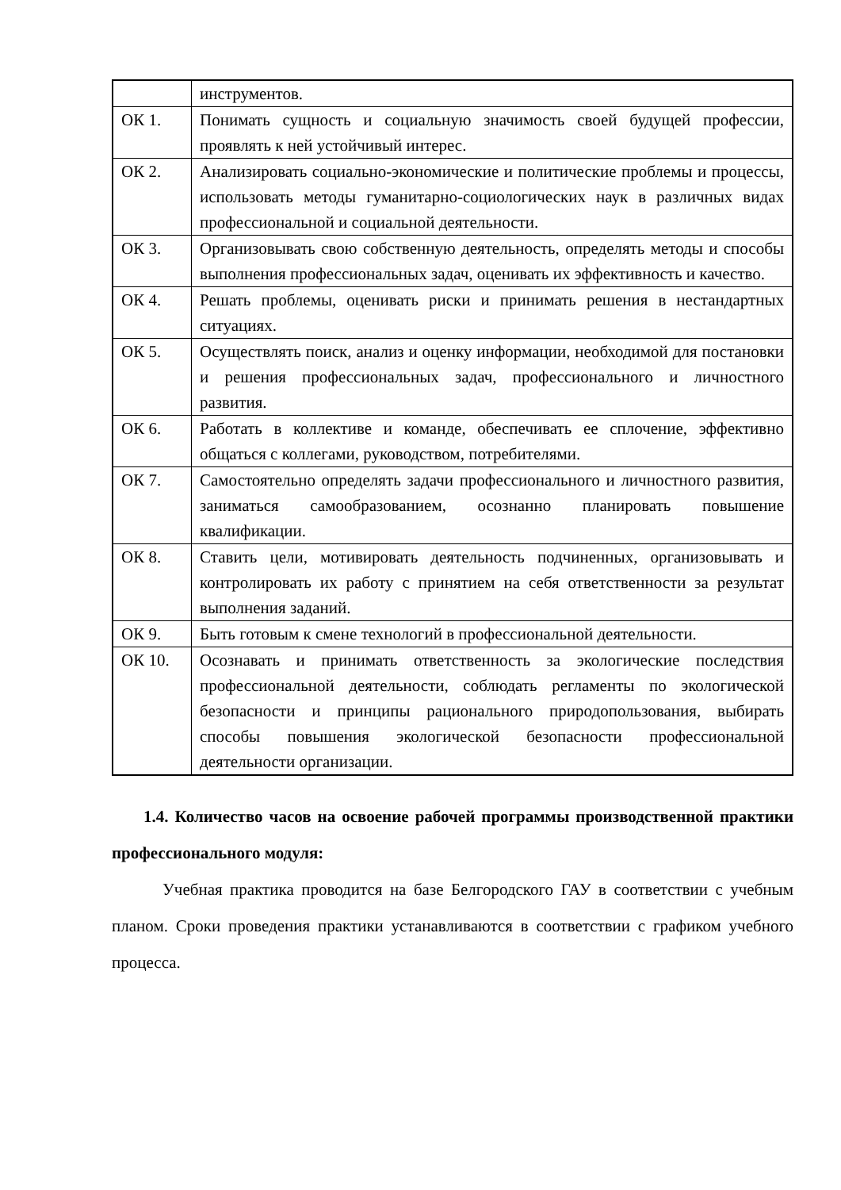| | инструментов. |
| ОК 1. | Понимать сущность и социальную значимость своей будущей профессии, проявлять к ней устойчивый интерес. |
| ОК 2. | Анализировать социально-экономические и политические проблемы и процессы, использовать методы гуманитарно-социологических наук в различных видах профессиональной и социальной деятельности. |
| ОК 3. | Организовывать свою собственную деятельность, определять методы и способы выполнения профессиональных задач, оценивать их эффективность и качество. |
| ОК 4. | Решать проблемы, оценивать риски и принимать решения в нестандартных ситуациях. |
| ОК 5. | Осуществлять поиск, анализ и оценку информации, необходимой для постановки и решения профессиональных задач, профессионального и личностного развития. |
| ОК 6. | Работать в коллективе и команде, обеспечивать ее сплочение, эффективно общаться с коллегами, руководством, потребителями. |
| ОК 7. | Самостоятельно определять задачи профессионального и личностного развития, заниматься самообразованием, осознанно планировать повышение квалификации. |
| ОК 8. | Ставить цели, мотивировать деятельность подчиненных, организовывать и контролировать их работу с принятием на себя ответственности за результат выполнения заданий. |
| ОК 9. | Быть готовым к смене технологий в профессиональной деятельности. |
| ОК 10. | Осознавать и принимать ответственность за экологические последствия профессиональной деятельности, соблюдать регламенты по экологической безопасности и принципы рационального природопользования, выбирать способы повышения экологической безопасности профессиональной деятельности организации. |
1.4. Количество часов на освоение рабочей программы производственной практики профессионального модуля:
Учебная практика проводится на базе Белгородского ГАУ в соответствии с учебным планом. Сроки проведения практики устанавливаются в соответствии с графиком учебного процесса.